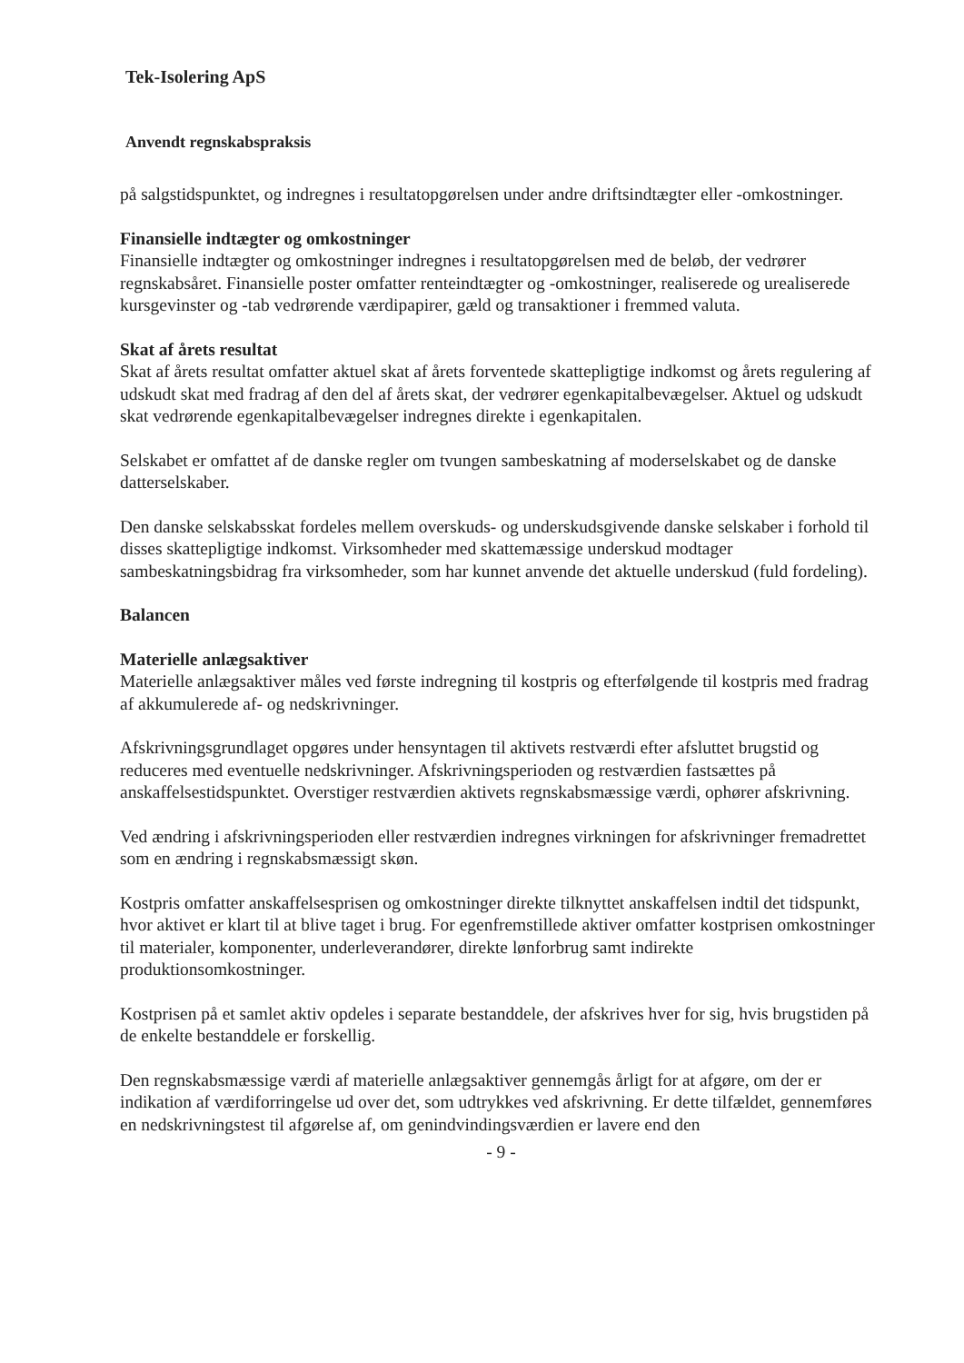Tek-Isolering ApS
Anvendt regnskabspraksis
på salgstidspunktet, og indregnes i resultatopgørelsen under andre driftsindtægter eller -omkostninger.
Finansielle indtægter og omkostninger
Finansielle indtægter og omkostninger indregnes i resultatopgørelsen med de beløb, der vedrører regnskabsåret. Finansielle poster omfatter renteindtægter og -omkostninger, realiserede og urealiserede kursgevinster og -tab vedrørende værdipapirer, gæld og transaktioner i fremmed valuta.
Skat af årets resultat
Skat af årets resultat omfatter aktuel skat af årets forventede skattepligtige indkomst og årets regulering af udskudt skat med fradrag af den del af årets skat, der vedrører egenkapitalbevægelser. Aktuel og udskudt skat vedrørende egenkapitalbevægelser indregnes direkte i egenkapitalen.
Selskabet er omfattet af de danske regler om tvungen sambeskatning af moderselskabet og de danske datterselskaber.
Den danske selskabsskat fordeles mellem overskuds- og underskudsgivende danske selskaber i forhold til disses skattepligtige indkomst. Virksomheder med skattemæssige underskud modtager sambeskatningsbidrag fra virksomheder, som har kunnet anvende det aktuelle underskud (fuld fordeling).
Balancen
Materielle anlægsaktiver
Materielle anlægsaktiver måles ved første indregning til kostpris og efterfølgende til kostpris med fradrag af akkumulerede af- og nedskrivninger.
Afskrivningsgrundlaget opgøres under hensyntagen til aktivets restværdi efter afsluttet brugstid og reduceres med eventuelle nedskrivninger. Afskrivningsperioden og restværdien fastsættes på anskaffelsestidspunktet. Overstiger restværdien aktivets regnskabsmæssige værdi, ophører afskrivning.
Ved ændring i afskrivningsperioden eller restværdien indregnes virkningen for afskrivninger fremadrettet som en ændring i regnskabsmæssigt skøn.
Kostpris omfatter anskaffelsesprisen og omkostninger direkte tilknyttet anskaffelsen indtil det tidspunkt, hvor aktivet er klart til at blive taget i brug. For egenfremstillede aktiver omfatter kostprisen omkostninger til materialer, komponenter, underleverandører, direkte lønforbrug samt indirekte produktionsomkostninger.
Kostprisen på et samlet aktiv opdeles i separate bestanddele, der afskrives hver for sig, hvis brugstiden på de enkelte bestanddele er forskellig.
Den regnskabsmæssige værdi af materielle anlægsaktiver gennemgås årligt for at afgøre, om der er indikation af værdiforringelse ud over det, som udtrykkes ved afskrivning. Er dette tilfældet, gennemføres en nedskrivningstest til afgørelse af, om genindvindingsværdien er lavere end den
- 9 -